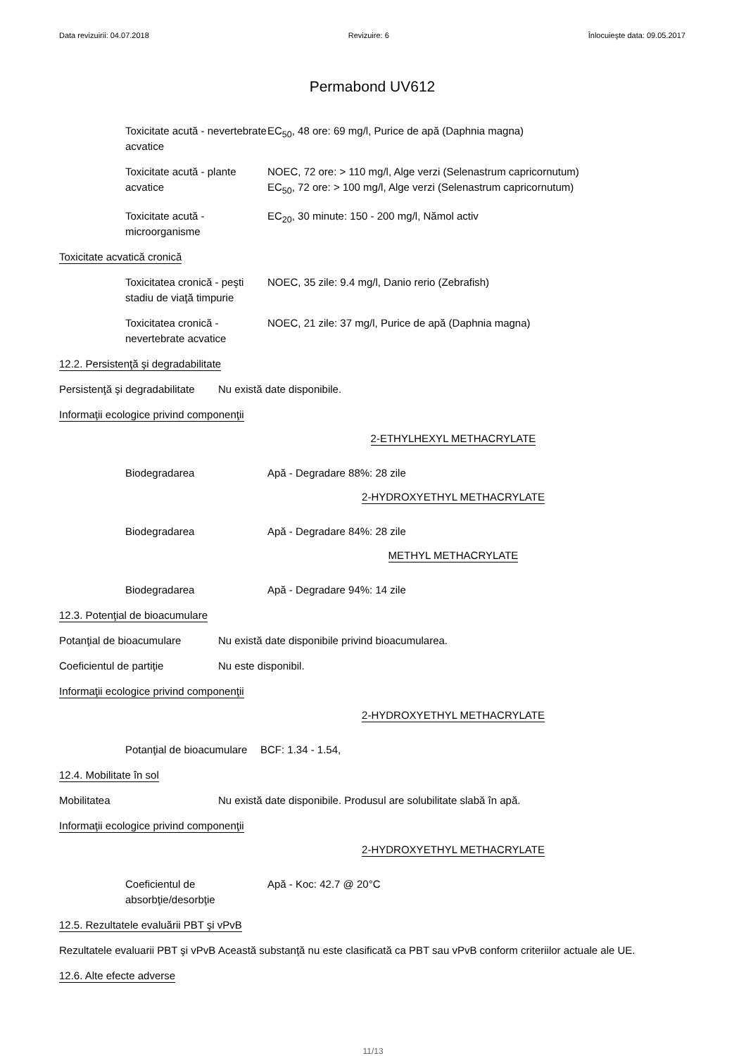Data revizuirii: 04.07.2018 Revizuire: 6 Înlocuieşte data: 09.05.2017
Permabond UV612
Toxicitate acută - nevertebrate acvatice
EC<sub>50</sub>, 48 ore: 69 mg/l, Purice de apă (Daphnia magna)
Toxicitate acută - plante acvatice
NOEC, 72 ore: > 110 mg/l, Alge verzi (Selenastrum capricornutum)
EC<sub>50</sub>, 72 ore: > 100 mg/l, Alge verzi (Selenastrum capricornutum)
Toxicitate acută - microorganisme
EC<sub>20</sub>, 30 minute: 150 - 200 mg/l, Nămol activ
Toxicitate acvatică cronică
Toxicitatea cronică - peşti stadiu de viaţă timpurie
NOEC, 35 zile: 9.4 mg/l, Danio rerio (Zebrafish)
Toxicitatea cronică - nevertebrate acvatice
NOEC, 21 zile: 37 mg/l, Purice de apă (Daphnia magna)
12.2. Persistenţă şi degradabilitate
Persistenţă şi degradabilitate
Nu există date disponibile.
Informaţii ecologice privind componenţii
2-ETHYLHEXYL METHACRYLATE
Biodegradarea Apă - Degradare 88%: 28 zile
2-HYDROXYETHYL METHACRYLATE
Biodegradarea Apă - Degradare 84%: 28 zile
METHYL METHACRYLATE
Biodegradarea Apă - Degradare 94%: 14 zile
12.3. Potenţial de bioacumulare
Potanţial de bioacumulare Nu există date disponibile privind bioacumularea.
Coeficientul de partiţie Nu este disponibil.
Informaţii ecologice privind componenţii
2-HYDROXYETHYL METHACRYLATE
Potanţial de bioacumulare
BCF: 1.34 - 1.54,
12.4. Mobilitate în sol
Mobilitatea Nu există date disponibile. Produsul are solubilitate slabă în apă.
Informaţii ecologice privind componenţii
2-HYDROXYETHYL METHACRYLATE
Coeficientul de absorbţie/desorbţie
Apă - Koc: 42.7 @ 20°C
12.5. Rezultatele evaluării PBT şi vPvB
Rezultatele evaluarii PBT şi vPvB
Această substanţă nu este clasificată ca PBT sau vPvB conform criteriilor actuale ale UE.
12.6. Alte efecte adverse
11/13